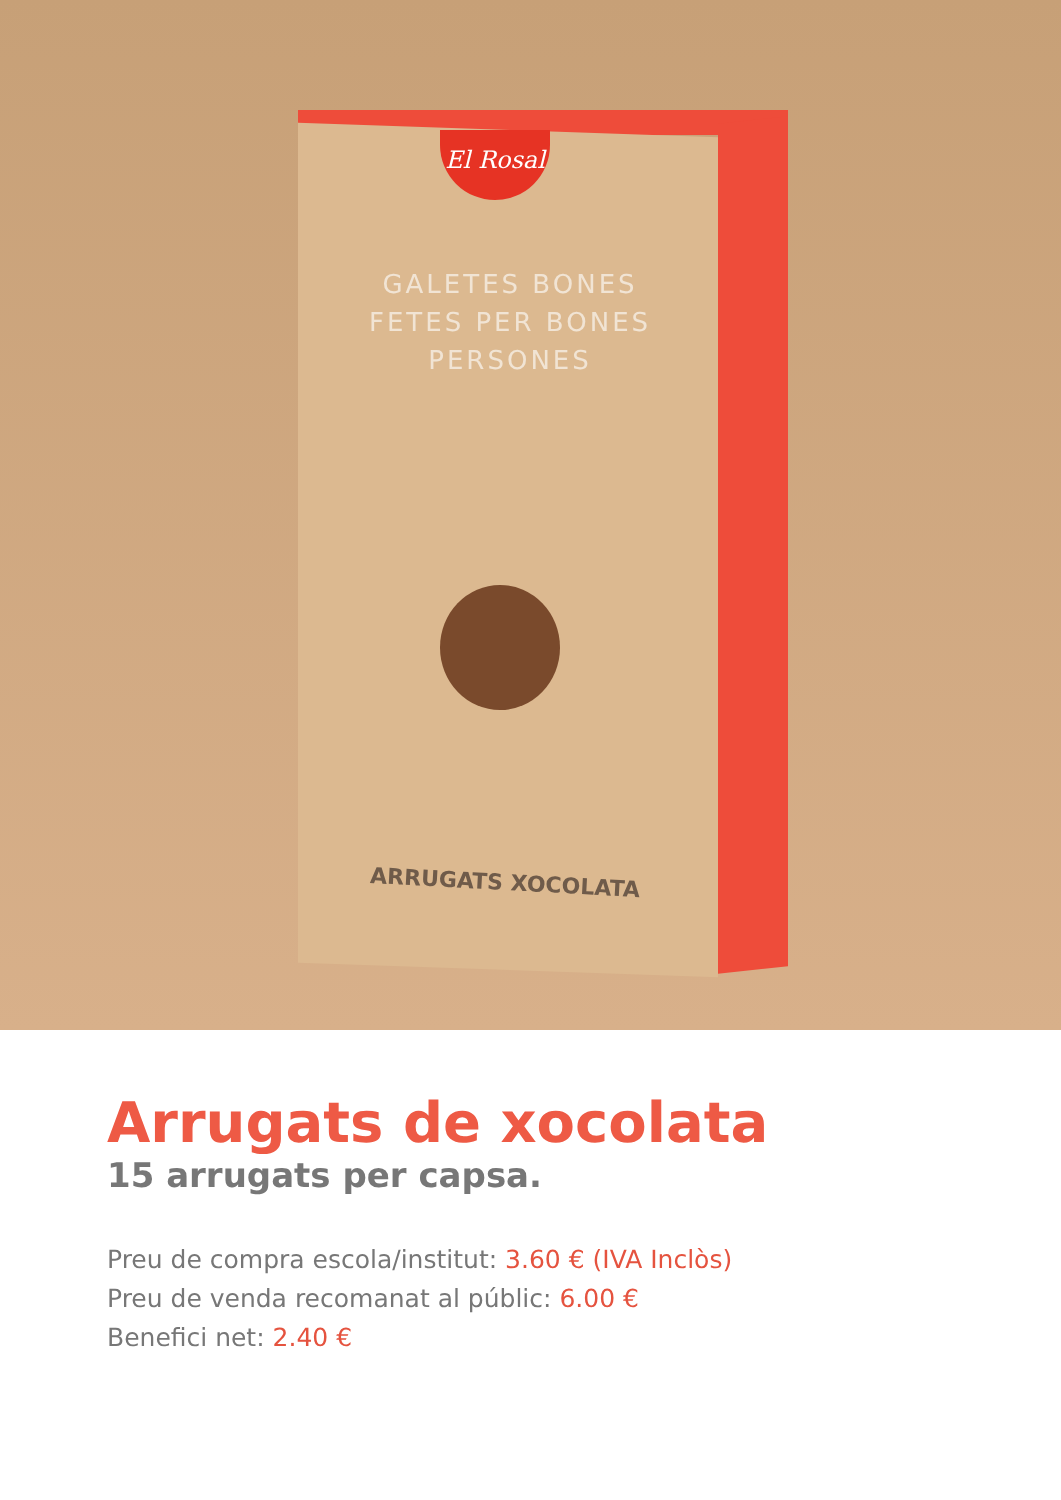El Rosal
GALETES BONES FETES PER BONES PERSONES
ARRUGATS XOCOLATA
Arrugats de xocolata
15 arrugats per capsa.
Preu de compra escola/institut: 3.60 € (IVA Inclòs)
Preu de venda recomanat al públic: 6.00 €
Benefici net: 2.40 €